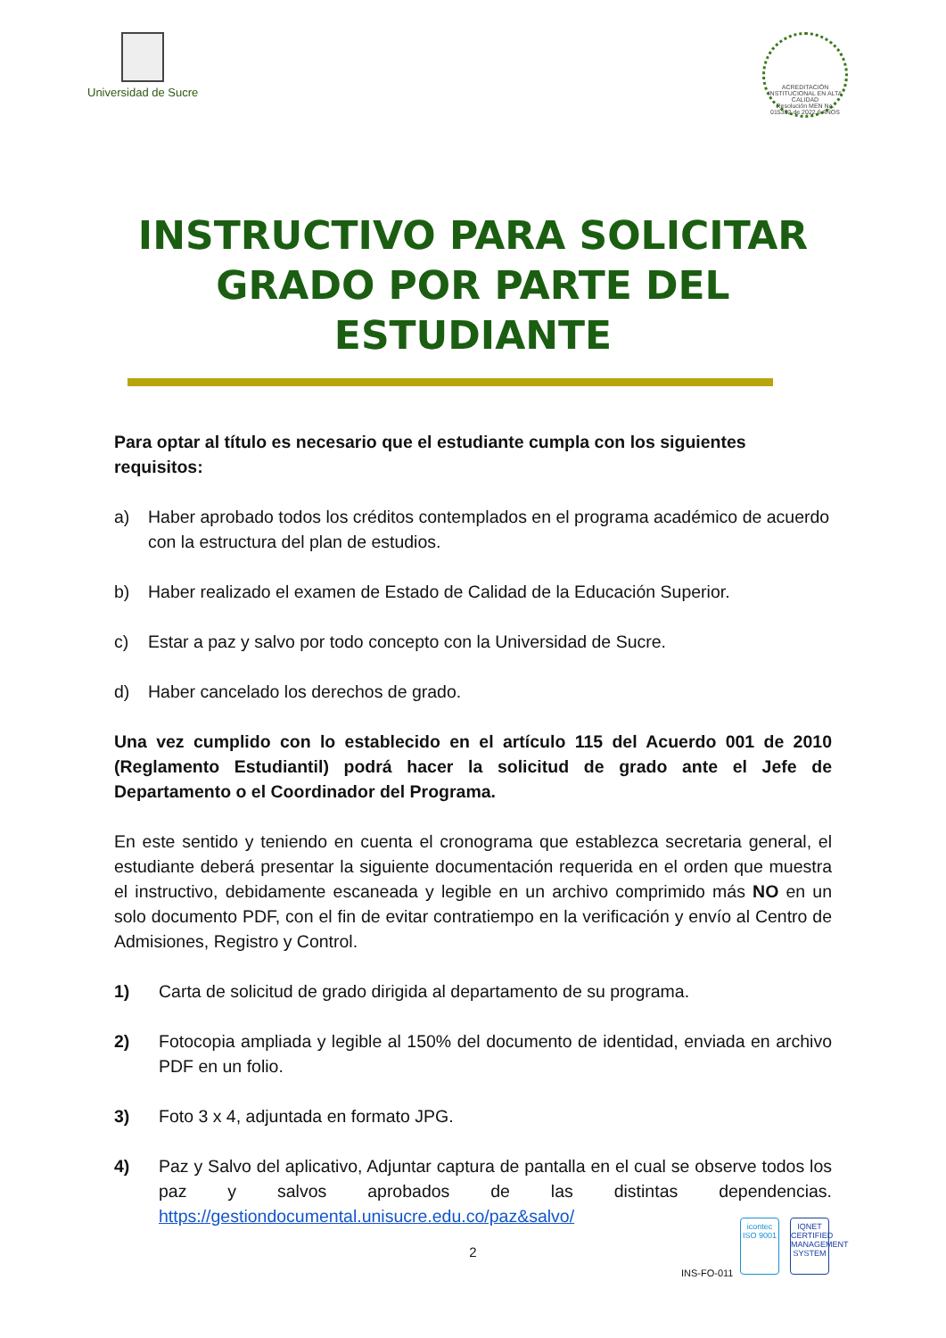Universidad de Sucre
ACREDITACIÓN INSTITUCIONAL EN ALTA CALIDAD
Resolución MEN No. 015352 de 2022 6 AÑOS
INSTRUCTIVO PARA SOLICITAR
GRADO POR PARTE DEL
ESTUDIANTE
Para optar al título es necesario que el estudiante cumpla con los siguientes requisitos:
a) Haber aprobado todos los créditos contemplados en el programa académico de acuerdo con la estructura del plan de estudios.
b) Haber realizado el examen de Estado de Calidad de la Educación Superior.
c) Estar a paz y salvo por todo concepto con la Universidad de Sucre.
d) Haber cancelado los derechos de grado.
Una vez cumplido con lo establecido en el artículo 115 del Acuerdo 001 de 2010 (Reglamento Estudiantil) podrá hacer la solicitud de grado ante el Jefe de Departamento o el Coordinador del Programa.
En este sentido y teniendo en cuenta el cronograma que establezca secretaria general, el estudiante deberá presentar la siguiente documentación requerida en el orden que muestra el instructivo, debidamente escaneada y legible en un archivo comprimido más NO en un solo documento PDF, con el fin de evitar contratiempo en la verificación y envío al Centro de Admisiones, Registro y Control.
1) Carta de solicitud de grado dirigida al departamento de su programa.
2) Fotocopia ampliada y legible al 150% del documento de identidad, enviada en archivo PDF en un folio.
3) Foto 3 x 4, adjuntada en formato JPG.
4) Paz y Salvo del aplicativo, Adjuntar captura de pantalla en el cual se observe todos los paz y salvos aprobados de las distintas dependencias. https://gestiondocumental.unisucre.edu.co/paz&salvo/
2
INS-FO-011
icontec
ISO 9001
IQNET
CERTIFIED MANAGEMENT SYSTEM